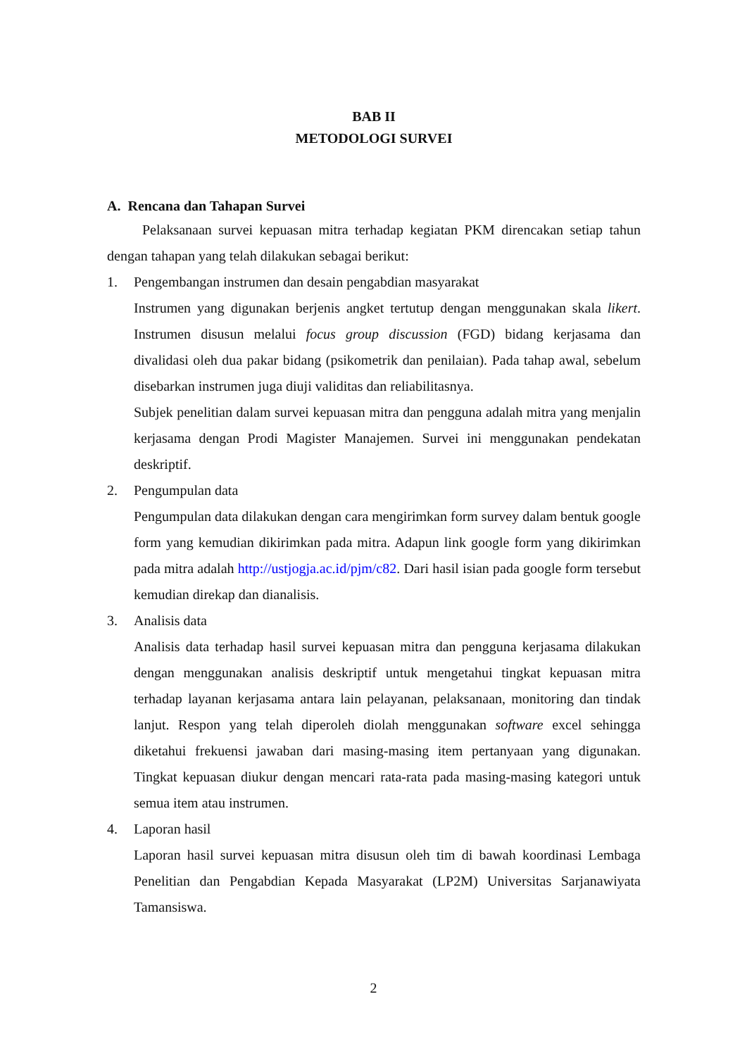BAB II
METODOLOGI SURVEI
A. Rencana dan Tahapan Survei
Pelaksanaan survei kepuasan mitra terhadap kegiatan PKM direncakan setiap tahun dengan tahapan yang telah dilakukan sebagai berikut:
1. Pengembangan instrumen dan desain pengabdian masyarakat
Instrumen yang digunakan berjenis angket tertutup dengan menggunakan skala likert. Instrumen disusun melalui focus group discussion (FGD) bidang kerjasama dan divalidasi oleh dua pakar bidang (psikometrik dan penilaian). Pada tahap awal, sebelum disebarkan instrumen juga diuji validitas dan reliabilitasnya.
Subjek penelitian dalam survei kepuasan mitra dan pengguna adalah mitra yang menjalin kerjasama dengan Prodi Magister Manajemen. Survei ini menggunakan pendekatan deskriptif.
2. Pengumpulan data
Pengumpulan data dilakukan dengan cara mengirimkan form survey dalam bentuk google form yang kemudian dikirimkan pada mitra. Adapun link google form yang dikirimkan pada mitra adalah http://ustjogja.ac.id/pjm/c82. Dari hasil isian pada google form tersebut kemudian direkap dan dianalisis.
3. Analisis data
Analisis data terhadap hasil survei kepuasan mitra dan pengguna kerjasama dilakukan dengan menggunakan analisis deskriptif untuk mengetahui tingkat kepuasan mitra terhadap layanan kerjasama antara lain pelayanan, pelaksanaan, monitoring dan tindak lanjut. Respon yang telah diperoleh diolah menggunakan software excel sehingga diketahui frekuensi jawaban dari masing-masing item pertanyaan yang digunakan. Tingkat kepuasan diukur dengan mencari rata-rata pada masing-masing kategori untuk semua item atau instrumen.
4. Laporan hasil
Laporan hasil survei kepuasan mitra disusun oleh tim di bawah koordinasi Lembaga Penelitian dan Pengabdian Kepada Masyarakat (LP2M) Universitas Sarjanawiyata Tamansiswa.
2